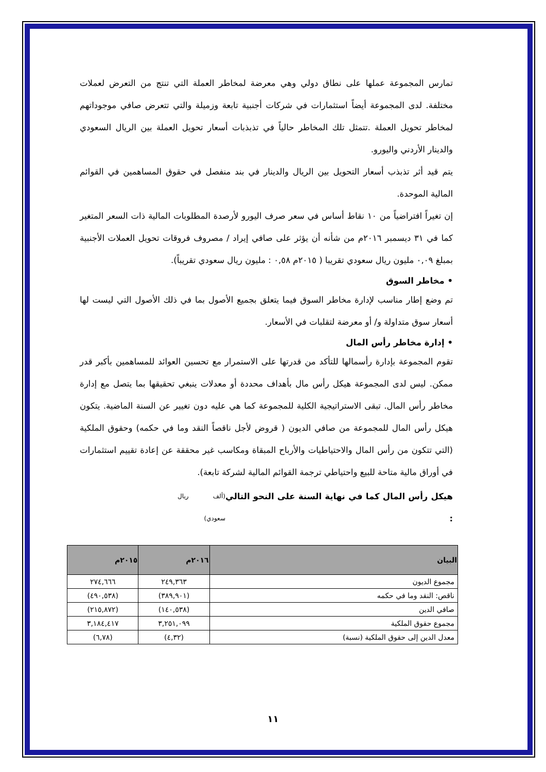تمارس المجموعة عملها على نطاق دولي وهي معرضة لمخاطر العملة التي تنتج من التعرض لعملات مختلفة. لدى المجموعة أيضاً استثمارات في شركات أجنبية تابعة وزميلة والتي تتعرض صافي موجوداتهم لمخاطر تحويل العملة .تتمثل تلك المخاطر حالياً في تذبذبات أسعار تحويل العملة بين الريال السعودي والدينار الأردني واليورو.
يتم قيد أثر تذبذب أسعار التحويل بين الريال والدينار في بند منفصل في حقوق المساهمين في القوائم المالية الموحدة.
إن تغيراً افتراضياً من ١٠ نقاط أساس في سعر صرف اليورو لأرصدة المطلوبات المالية ذات السعر المتغير كما في ٣١ ديسمبر ٢٠١٦م من شأنه أن يؤثر على صافي إيراد / مصروف فروقات تحويل العملات الأجنبية بمبلغ ٠,٠٩ مليون ريال سعودي تقريبا ( ٢٠١٥م ٠,٥٨ : مليون ريال سعودي تقريباً).
• مخاطر السوق
تم وضع إطار مناسب لإدارة مخاطر السوق فيما يتعلق بجميع الأصول بما في ذلك الأصول التي ليست لها أسعار سوق متداولة و/ أو معرضة لتقلبات في الأسعار.
• إدارة مخاطر رأس المال
تقوم المجموعة بإدارة رأسمالها للتأكد من قدرتها على الاستمرار مع تحسين العوائد للمساهمين بأكبر قدر ممكن. ليس لدى المجموعة هيكل رأس مال بأهداف محددة أو معدلات ينبغي تحقيقها بما يتصل مع إدارة مخاطر رأس المال. تبقى الاستراتيجية الكلية للمجموعة كما هي عليه دون تغيير عن السنة الماضية. يتكون هيكل رأس المال للمجموعة من صافي الديون ( قروض لأجل ناقصاً النقد وما في حكمه) وحقوق الملكية (التي تتكون من رأس المال والاحتياطيات والأرباح المبقاة ومكاسب غير محققة عن إعادة تقييم استثمارات في أوراق مالية متاحة للبيع واحتياطي ترجمة القوائم المالية لشركة تابعة).
هيكل رأس المال كما في نهاية السنة على النحو التالي : (ألف ريال سعودي)
| البيان | ٢٠١٦م | ٢٠١٥م |
| --- | --- | --- |
| مجموع الديون | ٢٤٩,٣٦٣ | ٢٧٤,٦٦٦ |
| ناقص: النقد وما في حكمه | (٣٨٩,٩٠١) | (٤٩٠,٥٣٨) |
| صافي الدين | (١٤٠,٥٣٨) | (٢١٥,٨٧٢) |
| مجموع حقوق الملكية | ٣,٢٥١,٠٩٩ | ٣,١٨٤,٤١٧ |
| معدل الدين إلى حقوق الملكية (نسبة) | (٤,٣٢) | (٦,٧٨) |
١١